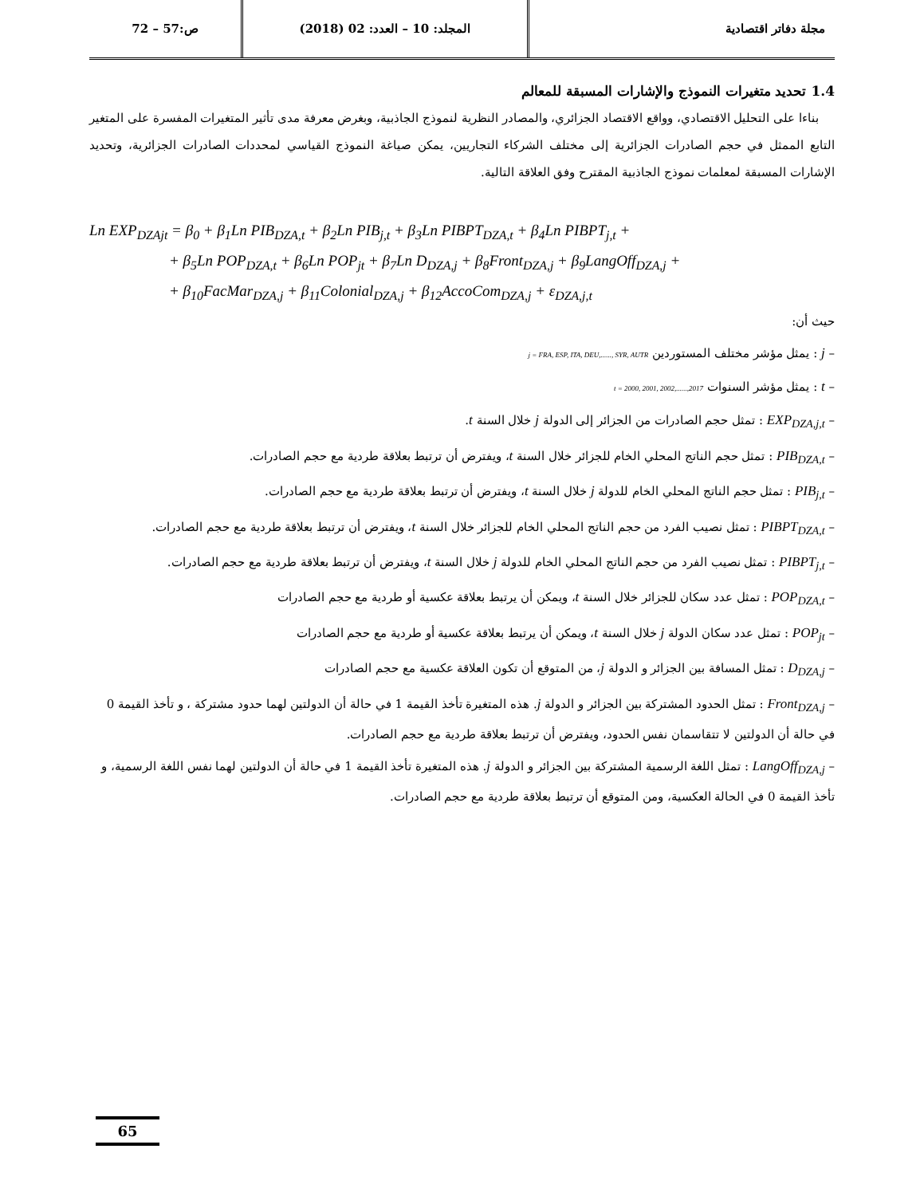مجلة دفاتر اقتصادية المجلد: 10 – العدد: 02 (2018)
ص:57 – 72
1.4 تحديد متغيرات النموذج والإشارات المسبقة للمعالم
بناءا على التحليل الاقتصادي، وواقع الاقتصاد الجزائري، والمصادر النظرية لنموذج الجاذبية، وبغرض معرفة مدى تأثير المتغيرات المفسرة على المتغير التابع الممثل في حجم الصادرات الجزائرية إلى مختلف الشركاء التجاريين، يمكن صياغة النموذج القياسي لمحددات الصادرات الجزائرية، وتحديد الإشارات المسبقة لمعلمات نموذج الجاذبية المقترح وفق العلاقة التالية.
Ln EXP<sub>DZAjt</sub> = β<sub>0</sub> + β<sub>1</sub>Ln PIB<sub>DZA,t</sub> + β<sub>2</sub>Ln PIB<sub>j,t</sub> + β<sub>3</sub>Ln PIBPT<sub>DZA,t</sub> + β<sub>4</sub>Ln PIBPT<sub>j,t</sub> +
+ β<sub>5</sub>Ln POP<sub>DZA,t</sub> + β<sub>6</sub>Ln POP<sub>jt</sub> + β<sub>7</sub>Ln D<sub>DZA,j</sub> + β<sub>8</sub>Front<sub>DZA,j</sub> + β<sub>9</sub>LangOff<sub>DZA,j</sub> +
+ β<sub>10</sub>FacMar<sub>DZA,j</sub> + β<sub>11</sub>Colonial<sub>DZA,j</sub> + β<sub>12</sub>AccoCom<sub>DZA,j</sub> + ε<sub>DZA,j,t</sub>
حيث أن:
– j : يمثل مؤشر مختلف المستوردين j = FRA, ESP, ITA, DEU,......, SYR, AUTR
– t : يمثل مؤشر السنوات t = 2000, 2001, 2002,......,2017
– EXP<sub>DZA,j,t</sub> : تمثل حجم الصادرات من الجزائر إلى الدولة j خلال السنة t.
– PIB<sub>DZA,t</sub> : تمثل حجم الناتج المحلي الخام للجزائر خلال السنة t، ويفترض أن ترتبط بعلاقة طردية مع حجم الصادرات.
– PIB<sub>j,t</sub> : تمثل حجم الناتج المحلي الخام للدولة j خلال السنة t، ويفترض أن ترتبط بعلاقة طردية مع حجم الصادرات.
– PIBPT<sub>DZA,t</sub> : تمثل نصيب الفرد من حجم الناتج المحلي الخام للجزائر خلال السنة t، ويفترض أن ترتبط بعلاقة طردية مع حجم الصادرات.
– PIBPT<sub>j,t</sub> : تمثل نصيب الفرد من حجم الناتج المحلي الخام للدولة j خلال السنة t، ويفترض أن ترتبط بعلاقة طردية مع حجم الصادرات.
– POP<sub>DZA,t</sub> : تمثل عدد سكان للجزائر خلال السنة t، ويمكن أن يرتبط بعلاقة عكسية أو طردية مع حجم الصادرات
– POP<sub>jt</sub> : تمثل عدد سكان الدولة j خلال السنة t، ويمكن أن يرتبط بعلاقة عكسية أو طردية مع حجم الصادرات
– D<sub>DZA,j</sub> : تمثل المسافة بين الجزائر و الدولة j، من المتوقع أن تكون العلاقة عكسية مع حجم الصادرات
– Front<sub>DZA,j</sub> : تمثل الحدود المشتركة بين الجزائر و الدولة j. هذه المتغيرة تأخذ القيمة 1 في حالة أن الدولتين لهما حدود مشتركة ، و تأخذ القيمة 0 في حالة أن الدولتين لا تتقاسمان نفس الحدود، ويفترض أن ترتبط بعلاقة طردية مع حجم الصادرات.
– LangOff<sub>DZA,j</sub> : تمثل اللغة الرسمية المشتركة بين الجزائر و الدولة j. هذه المتغيرة تأخذ القيمة 1 في حالة أن الدولتين لهما نفس اللغة الرسمية، و تأخذ القيمة 0 في الحالة العكسية، ومن المتوقع أن ترتبط بعلاقة طردية مع حجم الصادرات.
65